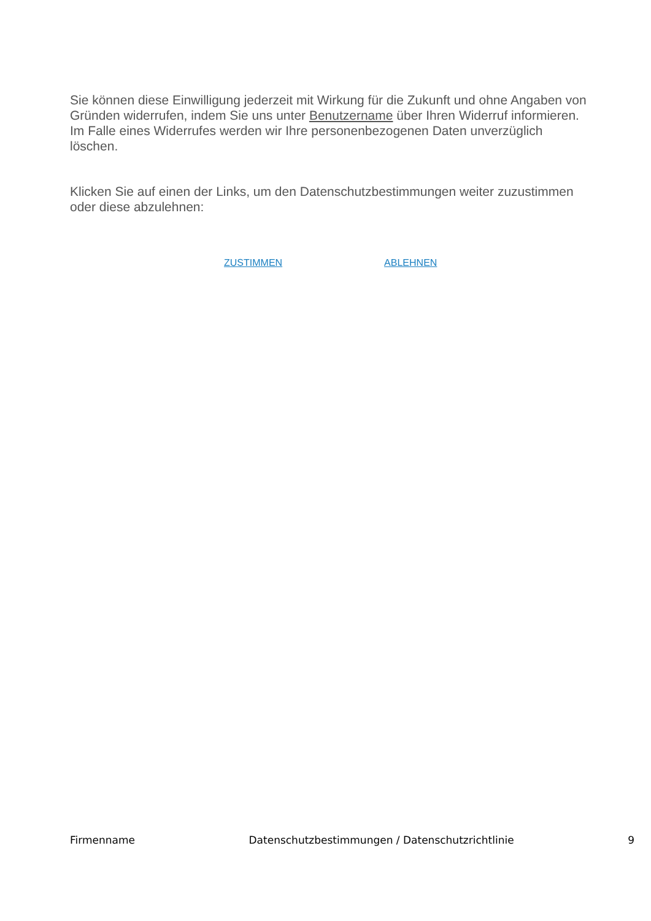Sie können diese Einwilligung jederzeit mit Wirkung für die Zukunft und ohne Angaben von Gründen widerrufen, indem Sie uns unter Benutzername über Ihren Widerruf informieren. Im Falle eines Widerrufes werden wir Ihre personenbezogenen Daten unverzüglich löschen.
Klicken Sie auf einen der Links, um den Datenschutzbestimmungen weiter zuzustimmen oder diese abzulehnen:
ZUSTIMMEN ABLEHNEN
Firmenname Datenschutzbestimmungen / Datenschutzrichtlinie 9